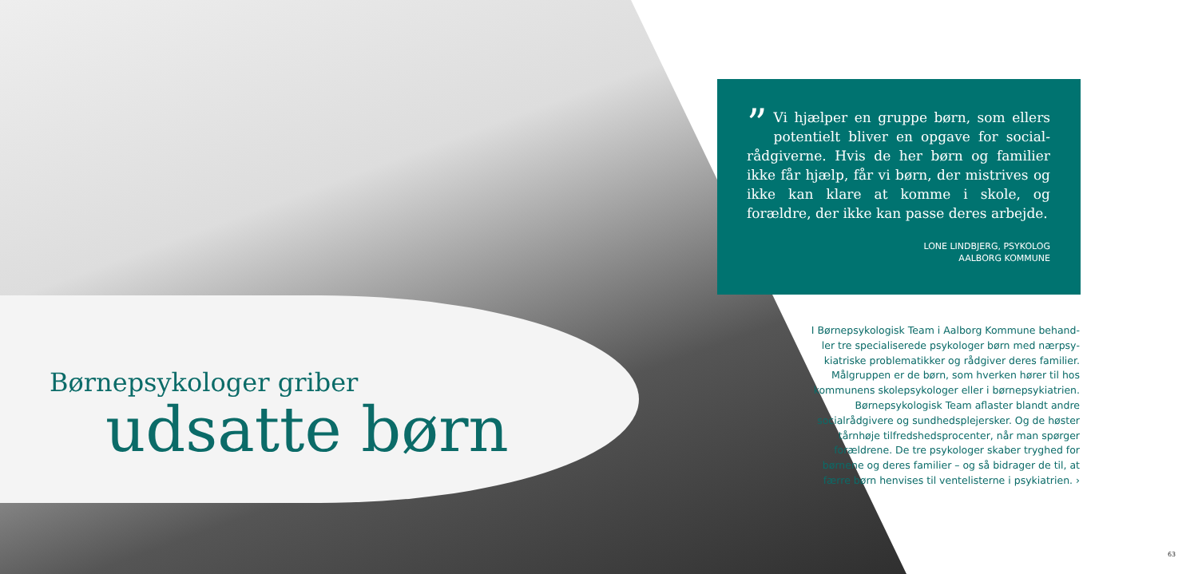Børnepsykologer griber
udsatte børn
” Vi hjælper en gruppe børn, som ellers potentielt bliver en opgave for social­rådgiverne. Hvis de her børn og familier ikke får hjælp, får vi børn, der mistrives og ikke kan klare at komme i skole, og forældre, der ikke kan passe deres arbejde.
LONE LINDBJERG, PSYKOLOG
AALBORG KOMMUNE
I Børnepsykologisk Team i Aalborg Kommune behand­ler tre specialiserede psykologer børn med nærpsy­kiatriske problematikker og rådgiver deres familier. Målgruppen er de børn, som hverken hører til hos kommunens skolepsykologer eller i børnepsykia­trien. Børnepsykologisk Team aflaster blandt an­dre socialrådgivere og sundhedsplejersker. Og de høster tårnhøje tilfredshedsprocenter, når man spørger forældrene. De tre psykologer skaber tryghed for børnene og deres fami­lier – og så bidrager de til, at færre børn henvises til ventelisterne i psykiatrien. ›
63